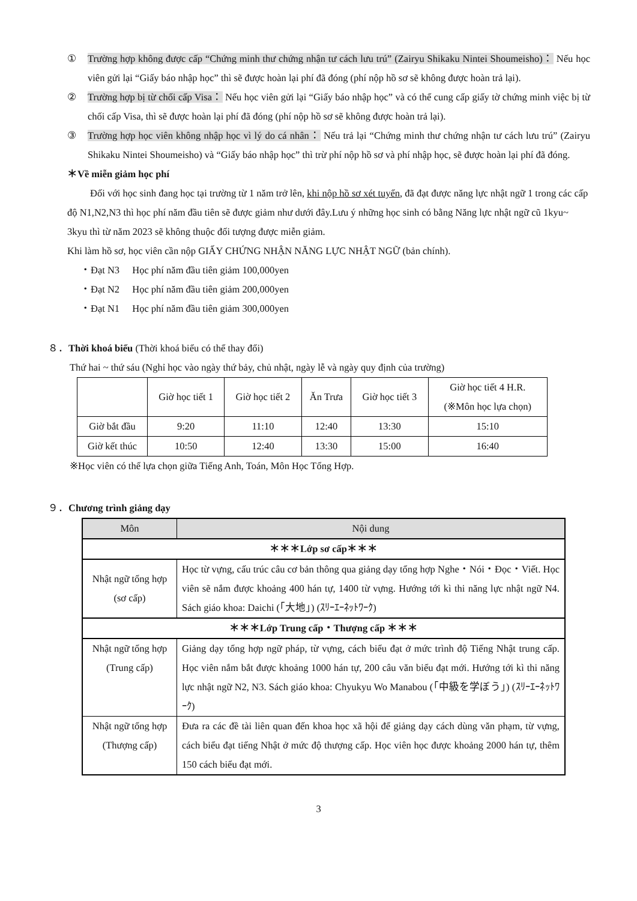① Trường hợp không được cấp “Chứng minh thư chứng nhận tư cách lưu trú” (Zairyu Shikaku Nintei Shoumeisho)： Nếu học viên gửi lại “Giấy báo nhập học” thì sẽ được hoàn lại phí đã đóng (phí nộp hồ sơ sẽ không được hoàn trả lại).
② Trường hợp bị từ chối cấp Visa： Nếu học viên gửi lại “Giấy báo nhập học” và có thể cung cấp giấy tờ chứng minh việc bị từ chối cấp Visa, thì sẽ được hoàn lại phí đã đóng (phí nộp hồ sơ sẽ không được hoàn trả lại).
③ Trường hợp học viên không nhập học vì lý do cá nhân： Nếu trả lại “Chứng minh thư chứng nhận tư cách lưu trú” (Zairyu Shikaku Nintei Shoumeisho) và “Giấy báo nhập học” thì trừ phí nộp hồ sơ và phí nhập học, sẽ được hoàn lại phí đã đóng.
＊Về miễn giảm học phí
Đối với học sinh đang học tại trường từ 1 năm trở lên, khi nộp hồ sơ xét tuyển, đã đạt được năng lực nhật ngữ 1 trong các cấp độ N1,N2,N3 thì học phí năm đầu tiên sẽ được giảm như dưới đây.Lưu ý những học sinh có bằng Năng lực nhật ngữ cũ 1kyu~ 3kyu thì từ năm 2023 sẽ không thuộc đối tượng được miễn giảm.
Khi làm hồ sơ, học viên cần nộp GIẤY CHỨNG NHẬN NĂNG LỰC NHẬT NGỮ (bản chính).
・Đạt N3　 Học phí năm đầu tiên giảm 100,000yen
・Đạt N2　 Học phí năm đầu tiên giảm 200,000yen
・Đạt N1　 Học phí năm đầu tiên giảm 300,000yen
８．Thời khoá biểu (Thời khoá biểu có thể thay đổi)
Thứ hai ~ thứ sáu (Nghỉ học vào ngày thứ bảy, chủ nhật, ngày lễ và ngày quy định của trường)
| | Giờ học tiết 1 | Giờ học tiết 2 | Ăn Trưa | Giờ học tiết 3 | Giờ học tiết 4 H.R. (※Môn học lựa chọn) |
| Giờ bắt đầu | 9:20 | 11:10 | 12:40 | 13:30 | 15:10 |
| Giờ kết thúc | 10:50 | 12:40 | 13:30 | 15:00 | 16:40 |
※Học viên có thể lựa chọn giữa Tiếng Anh, Toán, Môn Học Tổng Hợp.
９．Chương trình giảng dạy
| Môn | Nội dung |
| --- | --- |
| ＊＊＊Lớp sơ cấp＊＊＊ | |
| Nhật ngữ tổng hợp (sơ cấp) | Học từ vựng, cấu trúc câu cơ bản thông qua giảng dạy tổng hợp Nghe・Nói・Đọc・Viết. Học viên sẽ nắm được khoảng 400 hán tự, 1400 từ vựng. Hướng tới kì thi năng lực nhật ngữ N4. Sách giáo khoa: Daichi (「大地」) (ｽﾘｰｴｰﾈｯﾄﾜｰｸ) |
| ＊＊＊Lớp Trung cấp・Thượng cấp ＊＊＊ | |
| Nhật ngữ tổng hợp (Trung cấp) | Giảng dạy tổng hợp ngữ pháp, từ vựng, cách biểu đạt ở mức trình độ Tiếng Nhật trung cấp. Học viên nắm bắt được khoảng 1000 hán tự, 200 câu văn biểu đạt mới. Hướng tới kì thi năng lực nhật ngữ N2, N3. Sách giáo khoa: Chyukyu Wo Manabou (「中級を学ぼう」) (ｽﾘｰｴｰﾈｯﾄﾜｰｸ) |
| Nhật ngữ tổng hợp (Thượng cấp) | Đưa ra các đề tài liên quan đến khoa học xã hội để giảng dạy cách dùng văn phạm, từ vựng, cách biểu đạt tiếng Nhật ở mức độ thượng cấp. Học viên học được khoảng 2000 hán tự, thêm 150 cách biểu đạt mới. |
3